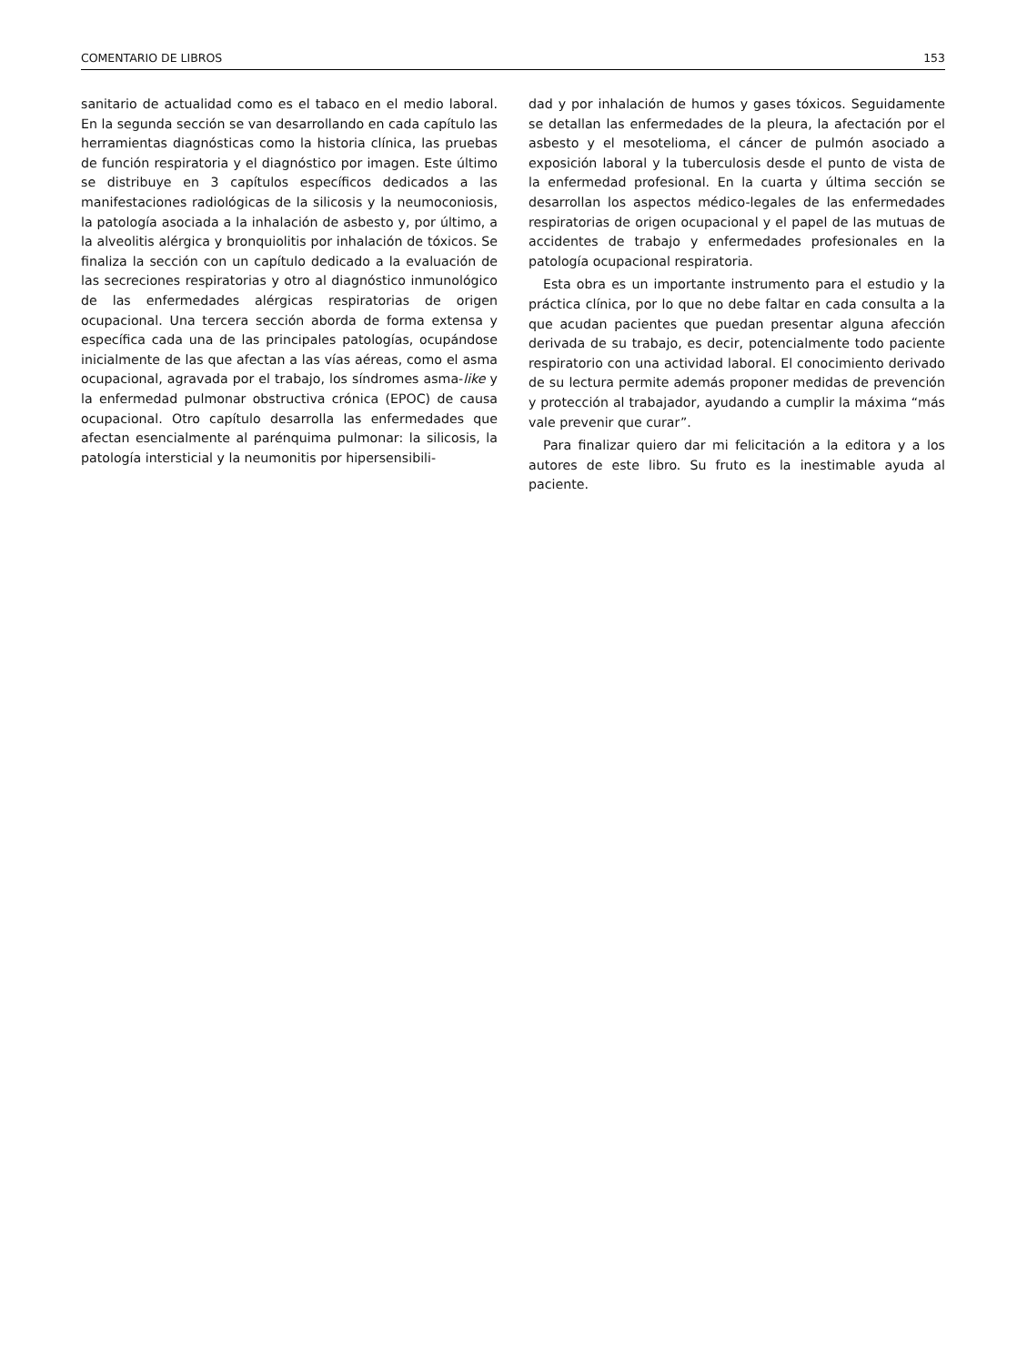COMENTARIO DE LIBROS 153
sanitario de actualidad como es el tabaco en el medio laboral. En la segunda sección se van desarrollando en cada capítulo las herramientas diagnósticas como la historia clínica, las pruebas de función respiratoria y el diagnóstico por imagen. Este último se distribuye en 3 capítulos específicos dedicados a las manifestaciones radiológicas de la silicosis y la neumoconiosis, la patología asociada a la inhalación de asbesto y, por último, a la alveolitis alérgica y bronquiolitis por inhalación de tóxicos. Se finaliza la sección con un capítulo dedicado a la evaluación de las secreciones respiratorias y otro al diagnóstico inmunológico de las enfermedades alérgicas respiratorias de origen ocupacional. Una tercera sección aborda de forma extensa y específica cada una de las principales patologías, ocupándose inicialmente de las que afectan a las vías aéreas, como el asma ocupacional, agravada por el trabajo, los síndromes asma-like y la enfermedad pulmonar obstructiva crónica (EPOC) de causa ocupacional. Otro capítulo desarrolla las enfermedades que afectan esencialmente al parénquima pulmonar: la silicosis, la patología intersticial y la neumonitis por hipersensibili-
dad y por inhalación de humos y gases tóxicos. Seguidamente se detallan las enfermedades de la pleura, la afectación por el asbesto y el mesotelioma, el cáncer de pulmón asociado a exposición laboral y la tuberculosis desde el punto de vista de la enfermedad profesional. En la cuarta y última sección se desarrollan los aspectos médico-legales de las enfermedades respiratorias de origen ocupacional y el papel de las mutuas de accidentes de trabajo y enfermedades profesionales en la patología ocupacional respiratoria.
Esta obra es un importante instrumento para el estudio y la práctica clínica, por lo que no debe faltar en cada consulta a la que acudan pacientes que puedan presentar alguna afección derivada de su trabajo, es decir, potencialmente todo paciente respiratorio con una actividad laboral. El conocimiento derivado de su lectura permite además proponer medidas de prevención y protección al trabajador, ayudando a cumplir la máxima “más vale prevenir que curar”.
Para finalizar quiero dar mi felicitación a la editora y a los autores de este libro. Su fruto es la inestimable ayuda al paciente.